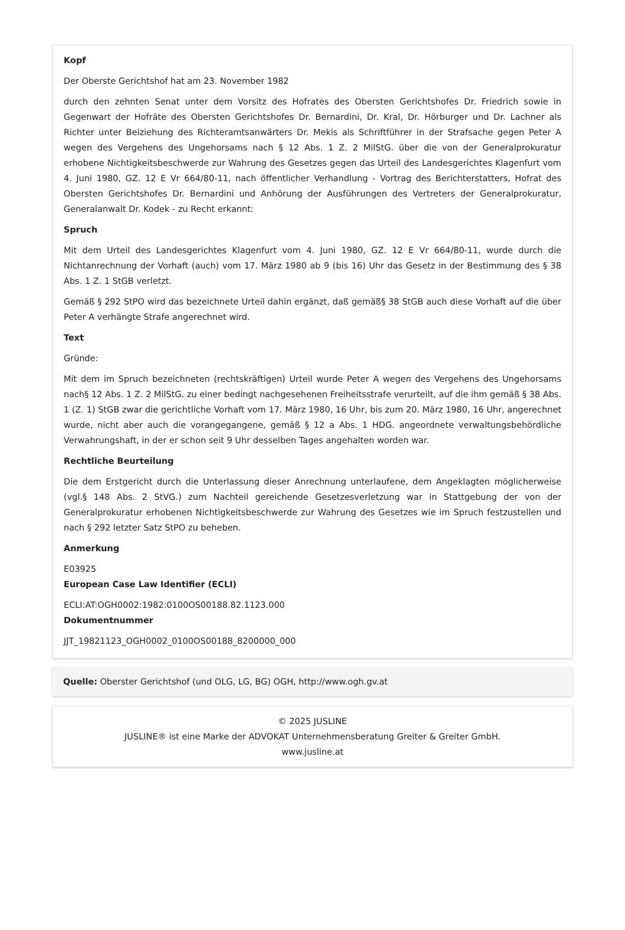Kopf
Der Oberste Gerichtshof hat am 23. November 1982
durch den zehnten Senat unter dem Vorsitz des Hofrates des Obersten Gerichtshofes Dr. Friedrich sowie in Gegenwart der Hofräte des Obersten Gerichtshofes Dr. Bernardini, Dr. Kral, Dr. Hörburger und Dr. Lachner als Richter unter Beiziehung des Richteramtsanwärters Dr. Mekis als Schriftführer in der Strafsache gegen Peter A wegen des Vergehens des Ungehorsams nach § 12 Abs. 1 Z. 2 MilStG. über die von der Generalprokuratur erhobene Nichtigkeitsbeschwerde zur Wahrung des Gesetzes gegen das Urteil des Landesgerichtes Klagenfurt vom 4. Juni 1980, GZ. 12 E Vr 664/80-11, nach öffentlicher Verhandlung - Vortrag des Berichterstatters, Hofrat des Obersten Gerichtshofes Dr. Bernardini und Anhörung der Ausführungen des Vertreters der Generalprokuratur, Generalanwalt Dr. Kodek - zu Recht erkannt:
Spruch
Mit dem Urteil des Landesgerichtes Klagenfurt vom 4. Juni 1980, GZ. 12 E Vr 664/80-11, wurde durch die Nichtanrechnung der Vorhaft (auch) vom 17. März 1980 ab 9 (bis 16) Uhr das Gesetz in der Bestimmung des § 38 Abs. 1 Z. 1 StGB verletzt.
Gemäß § 292 StPO wird das bezeichnete Urteil dahin ergänzt, daß gemäß§ 38 StGB auch diese Vorhaft auf die über Peter A verhängte Strafe angerechnet wird.
Text
Gründe:
Mit dem im Spruch bezeichneten (rechtskräftigen) Urteil wurde Peter A wegen des Vergehens des Ungehorsams nach§ 12 Abs. 1 Z. 2 MilStG. zu einer bedingt nachgesehenen Freiheitsstrafe verurteilt, auf die ihm gemäß § 38 Abs. 1 (Z. 1) StGB zwar die gerichtliche Vorhaft vom 17. März 1980, 16 Uhr, bis zum 20. März 1980, 16 Uhr, angerechnet wurde, nicht aber auch die vorangegangene, gemäß § 12 a Abs. 1 HDG. angeordnete verwaltungsbehördliche Verwahrungshaft, in der er schon seit 9 Uhr desselben Tages angehalten worden war.
Rechtliche Beurteilung
Die dem Erstgericht durch die Unterlassung dieser Anrechnung unterlaufene, dem Angeklagten möglicherweise (vgl.§ 148 Abs. 2 StVG.) zum Nachteil gereichende Gesetzesverletzung war in Stattgebung der von der Generalprokuratur erhobenen Nichtigkeitsbeschwerde zur Wahrung des Gesetzes wie im Spruch festzustellen und nach § 292 letzter Satz StPO zu beheben.
Anmerkung
E03925
European Case Law Identifier (ECLI)
ECLI:AT:OGH0002:1982:0100OS00188.82.1123.000
Dokumentnummer
JJT_19821123_OGH0002_0100OS00188_8200000_000
Quelle: Oberster Gerichtshof (und OLG, LG, BG) OGH, http://www.ogh.gv.at
© 2025 JUSLINE
JUSLINE® ist eine Marke der ADVOKAT Unternehmensberatung Greiter & Greiter GmbH.
www.jusline.at